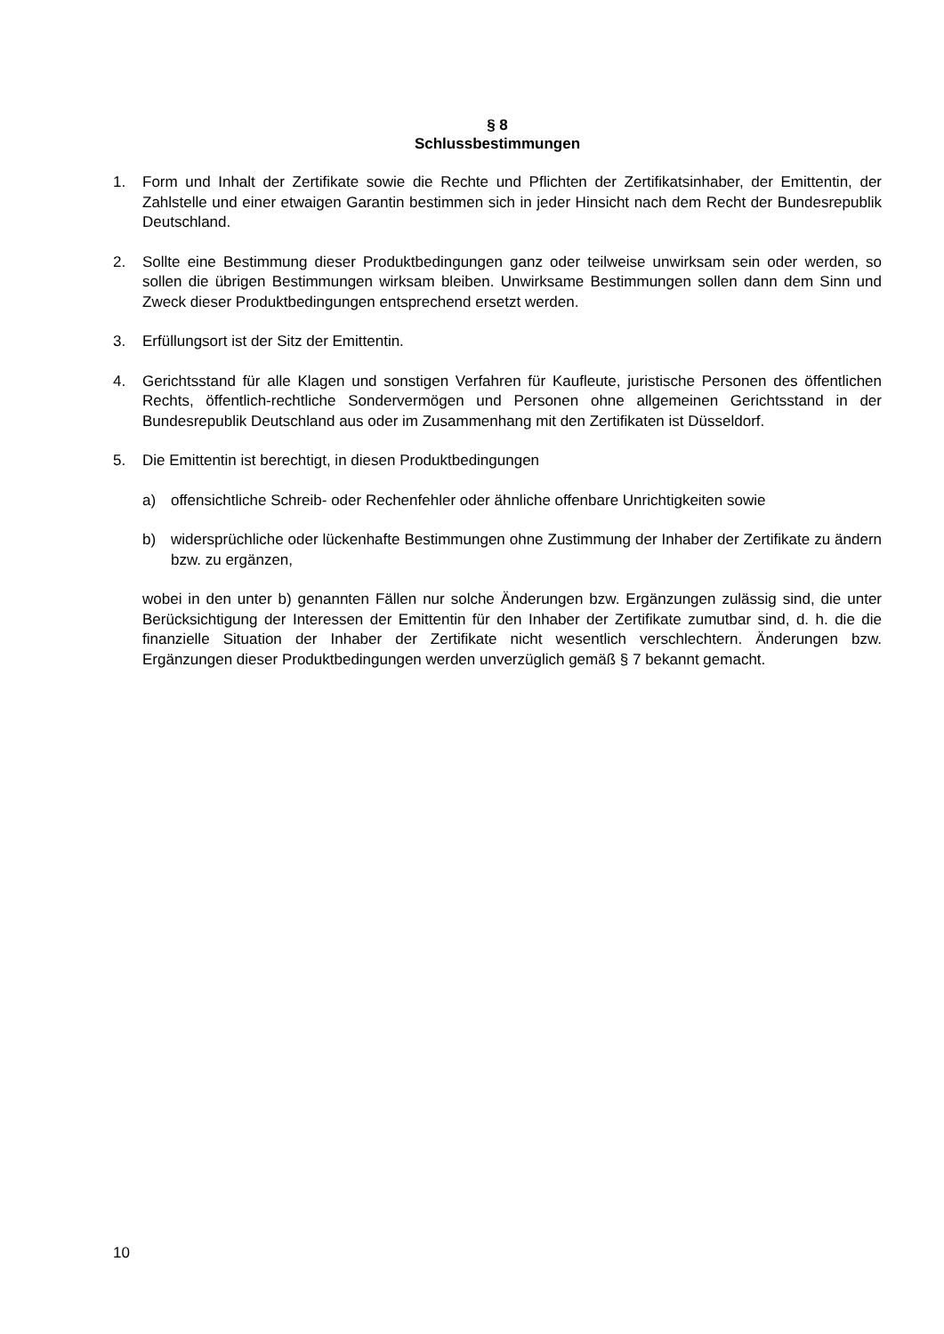§ 8
Schlussbestimmungen
1. Form und Inhalt der Zertifikate sowie die Rechte und Pflichten der Zertifikatsinhaber, der Emittentin, der Zahlstelle und einer etwaigen Garantin bestimmen sich in jeder Hinsicht nach dem Recht der Bundesrepublik Deutschland.
2. Sollte eine Bestimmung dieser Produktbedingungen ganz oder teilweise unwirksam sein oder werden, so sollen die übrigen Bestimmungen wirksam bleiben. Unwirksame Bestimmungen sollen dann dem Sinn und Zweck dieser Produktbedingungen entsprechend ersetzt werden.
3. Erfüllungsort ist der Sitz der Emittentin.
4. Gerichtsstand für alle Klagen und sonstigen Verfahren für Kaufleute, juristische Personen des öffentlichen Rechts, öffentlich-rechtliche Sondervermögen und Personen ohne allgemeinen Gerichtsstand in der Bundesrepublik Deutschland aus oder im Zusammenhang mit den Zertifikaten ist Düsseldorf.
5. Die Emittentin ist berechtigt, in diesen Produktbedingungen
a) offensichtliche Schreib- oder Rechenfehler oder ähnliche offenbare Unrichtigkeiten sowie
b) widersprüchliche oder lückenhafte Bestimmungen ohne Zustimmung der Inhaber der Zertifikate zu ändern bzw. zu ergänzen,
wobei in den unter b) genannten Fällen nur solche Änderungen bzw. Ergänzungen zulässig sind, die unter Berücksichtigung der Interessen der Emittentin für den Inhaber der Zertifikate zumutbar sind, d. h. die die finanzielle Situation der Inhaber der Zertifikate nicht wesentlich verschlechtern. Änderungen bzw. Ergänzungen dieser Produktbedingungen werden unverzüglich gemäß § 7 bekannt gemacht.
10